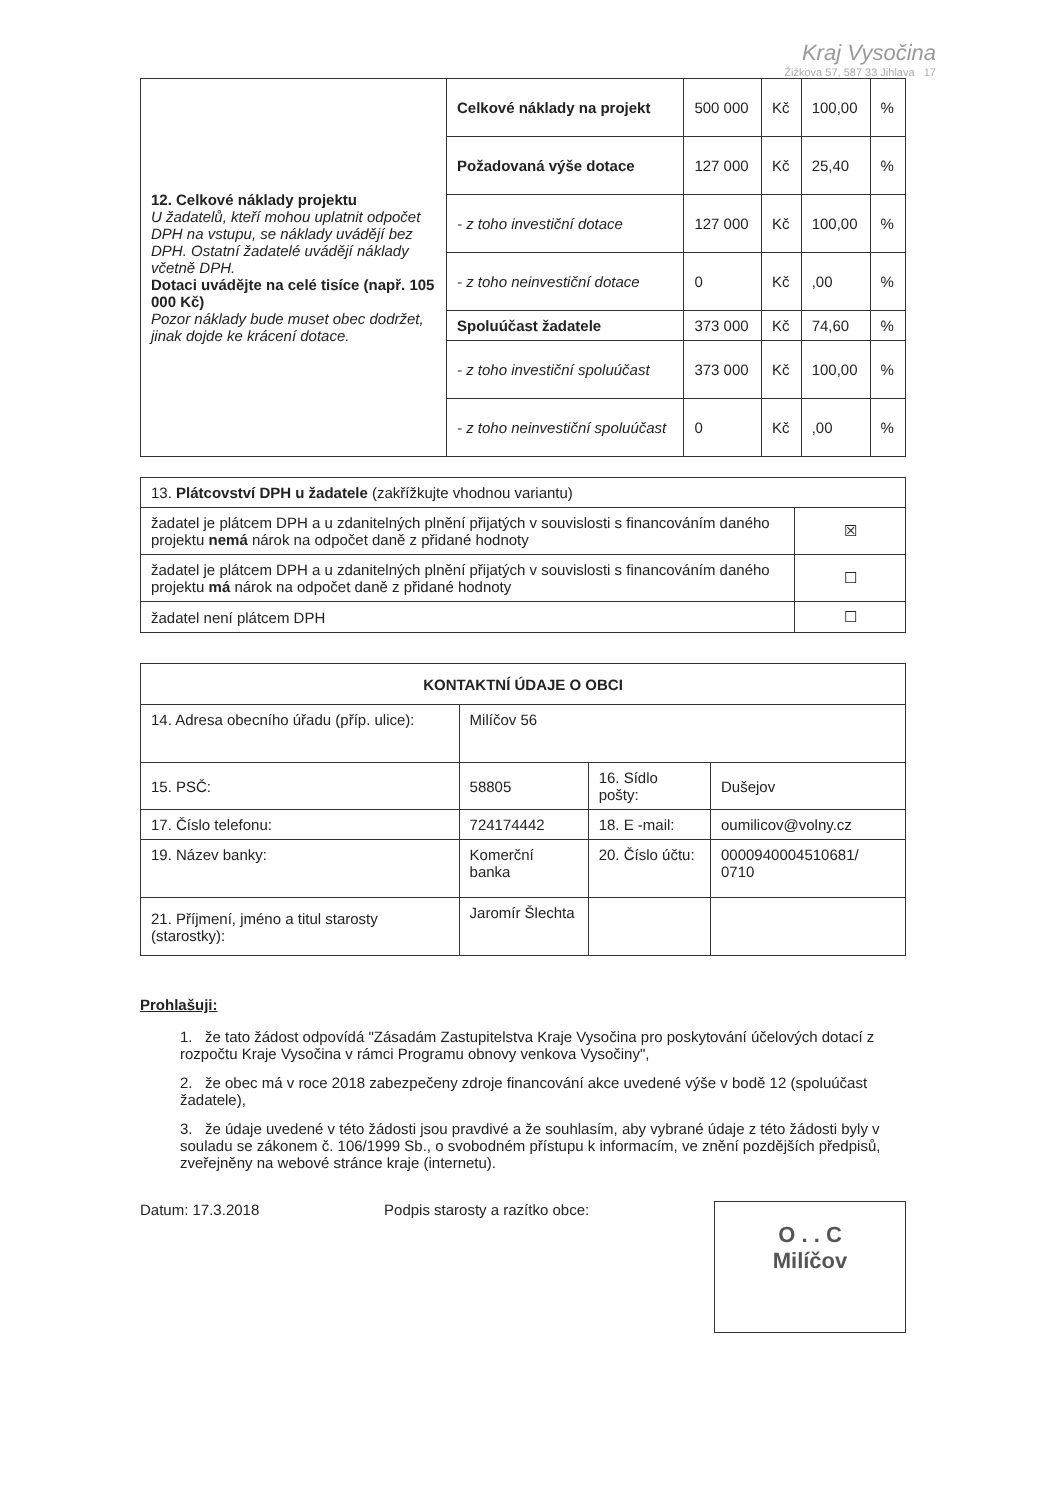Kraj Vysočina
Žižkova 57, 587 33 Jihlava 17
| 12. Celkové náklady projektu U žadatelů, kteří mohou uplatnit odpočet DPH na vstupu, se náklady uvádějí bez DPH. Ostatní žadatelé uvádějí náklady včetně DPH. Dotaci uvádějte na celé tisíce (např. 105 000 Kč) Pozor náklady bude muset obec dodržet, jinak dojde ke krácení dotace. | Celkové náklady na projekt | 500 000 | Kč | 100,00 | % |
| | Požadovaná výše dotace | 127 000 | Kč | 25,40 | % |
| | - z toho investiční dotace | 127 000 | Kč | 100,00 | % |
| | - z toho neinvestiční dotace | 0 | Kč | ,00 | % |
| | Spoluúčast žadatele | 373 000 | Kč | 74,60 | % |
| | - z toho investiční spoluúčast | 373 000 | Kč | 100,00 | % |
| | - z toho neinvestiční spoluúčast | 0 | Kč | ,00 | % |
| 13. Plátcovství DPH u žadatele (zakřížkujte vhodnou variantu) | |
| žadatel je plátcem DPH a u zdanitelných plnění přijatých v souvislosti s financováním daného projektu nemá nárok na odpočet daně z přidané hodnoty | ☒ |
| žadatel je plátcem DPH a u zdanitelných plnění přijatých v souvislosti s financováním daného projektu má nárok na odpočet daně z přidané hodnoty | ☐ |
| žadatel není plátcem DPH | ☐ |
| KONTAKTNÍ ÚDAJE O OBCI | | | |
| 14. Adresa obecního úřadu (příp. ulice): | Milíčov 56 | | |
| 15. PSČ: | 58805 | 16. Sídlo pošty: | Dušejov |
| 17. Číslo telefonu: | 724174442 | 18. E -mail: | oumilicov@volny.cz |
| 19. Název banky: | Komerční banka | 20. Číslo účtu: | 0000940004510681/ 0710 |
| 21. Příjmení, jméno a titul starosty (starostky): | Jaromír Šlechta | | |
Prohlašuji:
1. že tato žádost odpovídá "Zásadám Zastupitelstva Kraje Vysočina pro poskytování účelových dotací z rozpočtu Kraje Vysočina v rámci Programu obnovy venkova Vysočiny",
2. že obec má v roce 2018 zabezpečeny zdroje financování akce uvedené výše v bodě 12 (spoluúčast žadatele),
3. že údaje uvedené v této žádosti jsou pravdivé a že souhlasím, aby vybrané údaje z této žádosti byly v souladu se zákonem č. 106/1999 Sb., o svobodném přístupu k informacím, ve znění pozdějších předpisů, zveřejněny na webové stránce kraje (internetu).
Datum: 17.3.2018 Podpis starosty a razítko obce:
O . . C
Milíčov